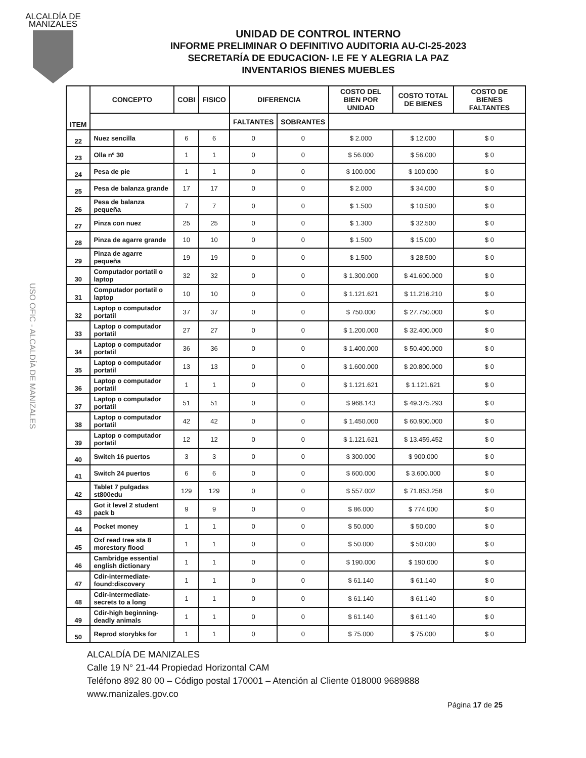ALCALDÍA DE MANIZALES
USO OFIC - ALCALDÍA DE MANIZALES
UNIDAD DE CONTROL INTERNO
INFORME PRELIMINAR O DEFINITIVO AUDITORIA AU-CI-25-2023
SECRETARÍA DE EDUCACION- I.E FE Y ALEGRIA LA PAZ
INVENTARIOS BIENES MUEBLES
| ITEM | CONCEPTO | COBI | FISICO | DIFERENCIA | | COSTO DEL BIEN POR UNIDAD | COSTO TOTAL DE BIENES | COSTO DE BIENES FALTANTES |
| --- | --- | --- | --- | --- | --- | --- | --- | --- |
| | | | | FALTANTES | SOBRANTES | | | |
| 22 | Nuez sencilla | 6 | 6 | 0 | 0 | $ 2.000 | $ 12.000 | $ 0 |
| 23 | Olla nº 30 | 1 | 1 | 0 | 0 | $ 56.000 | $ 56.000 | $ 0 |
| 24 | Pesa de pie | 1 | 1 | 0 | 0 | $ 100.000 | $ 100.000 | $ 0 |
| 25 | Pesa de balanza grande | 17 | 17 | 0 | 0 | $ 2.000 | $ 34.000 | $ 0 |
| 26 | Pesa de balanza pequeña | 7 | 7 | 0 | 0 | $ 1.500 | $ 10.500 | $ 0 |
| 27 | Pinza con nuez | 25 | 25 | 0 | 0 | $ 1.300 | $ 32.500 | $ 0 |
| 28 | Pinza de agarre grande | 10 | 10 | 0 | 0 | $ 1.500 | $ 15.000 | $ 0 |
| 29 | Pinza de agarre pequeña | 19 | 19 | 0 | 0 | $ 1.500 | $ 28.500 | $ 0 |
| 30 | Computador portatil o laptop | 32 | 32 | 0 | 0 | $ 1.300.000 | $ 41.600.000 | $ 0 |
| 31 | Computador portatil o laptop | 10 | 10 | 0 | 0 | $ 1.121.621 | $ 11.216.210 | $ 0 |
| 32 | Laptop o computador portatil | 37 | 37 | 0 | 0 | $ 750.000 | $ 27.750.000 | $ 0 |
| 33 | Laptop o computador portatil | 27 | 27 | 0 | 0 | $ 1.200.000 | $ 32.400.000 | $ 0 |
| 34 | Laptop o computador portatil | 36 | 36 | 0 | 0 | $ 1.400.000 | $ 50.400.000 | $ 0 |
| 35 | Laptop o computador portatil | 13 | 13 | 0 | 0 | $ 1.600.000 | $ 20.800.000 | $ 0 |
| 36 | Laptop o computador portatil | 1 | 1 | 0 | 0 | $ 1.121.621 | $ 1.121.621 | $ 0 |
| 37 | Laptop o computador portatil | 51 | 51 | 0 | 0 | $ 968.143 | $ 49.375.293 | $ 0 |
| 38 | Laptop o computador portatil | 42 | 42 | 0 | 0 | $ 1.450.000 | $ 60.900.000 | $ 0 |
| 39 | Laptop o computador portatil | 12 | 12 | 0 | 0 | $ 1.121.621 | $ 13.459.452 | $ 0 |
| 40 | Switch 16 puertos | 3 | 3 | 0 | 0 | $ 300.000 | $ 900.000 | $ 0 |
| 41 | Switch 24 puertos | 6 | 6 | 0 | 0 | $ 600.000 | $ 3.600.000 | $ 0 |
| 42 | Tablet 7 pulgadas st800edu | 129 | 129 | 0 | 0 | $ 557.002 | $ 71.853.258 | $ 0 |
| 43 | Got it level 2 student pack b | 9 | 9 | 0 | 0 | $ 86.000 | $ 774.000 | $ 0 |
| 44 | Pocket money | 1 | 1 | 0 | 0 | $ 50.000 | $ 50.000 | $ 0 |
| 45 | Oxf read tree sta 8 morestory flood | 1 | 1 | 0 | 0 | $ 50.000 | $ 50.000 | $ 0 |
| 46 | Cambridge essential english dictionary | 1 | 1 | 0 | 0 | $ 190.000 | $ 190.000 | $ 0 |
| 47 | Cdir-intermediate-found:discovery | 1 | 1 | 0 | 0 | $ 61.140 | $ 61.140 | $ 0 |
| 48 | Cdir-intermediate-secrets to a long | 1 | 1 | 0 | 0 | $ 61.140 | $ 61.140 | $ 0 |
| 49 | Cdir-high beginning-deadly animals | 1 | 1 | 0 | 0 | $ 61.140 | $ 61.140 | $ 0 |
| 50 | Reprod storybks for | 1 | 1 | 0 | 0 | $ 75.000 | $ 75.000 | $ 0 |
ALCALDÍA DE MANIZALES
Calle 19 N° 21-44 Propiedad Horizontal CAM
Teléfono 892 80 00 – Código postal 170001 – Atención al Cliente 018000 9689888
www.manizales.gov.co
Página 17 de 25